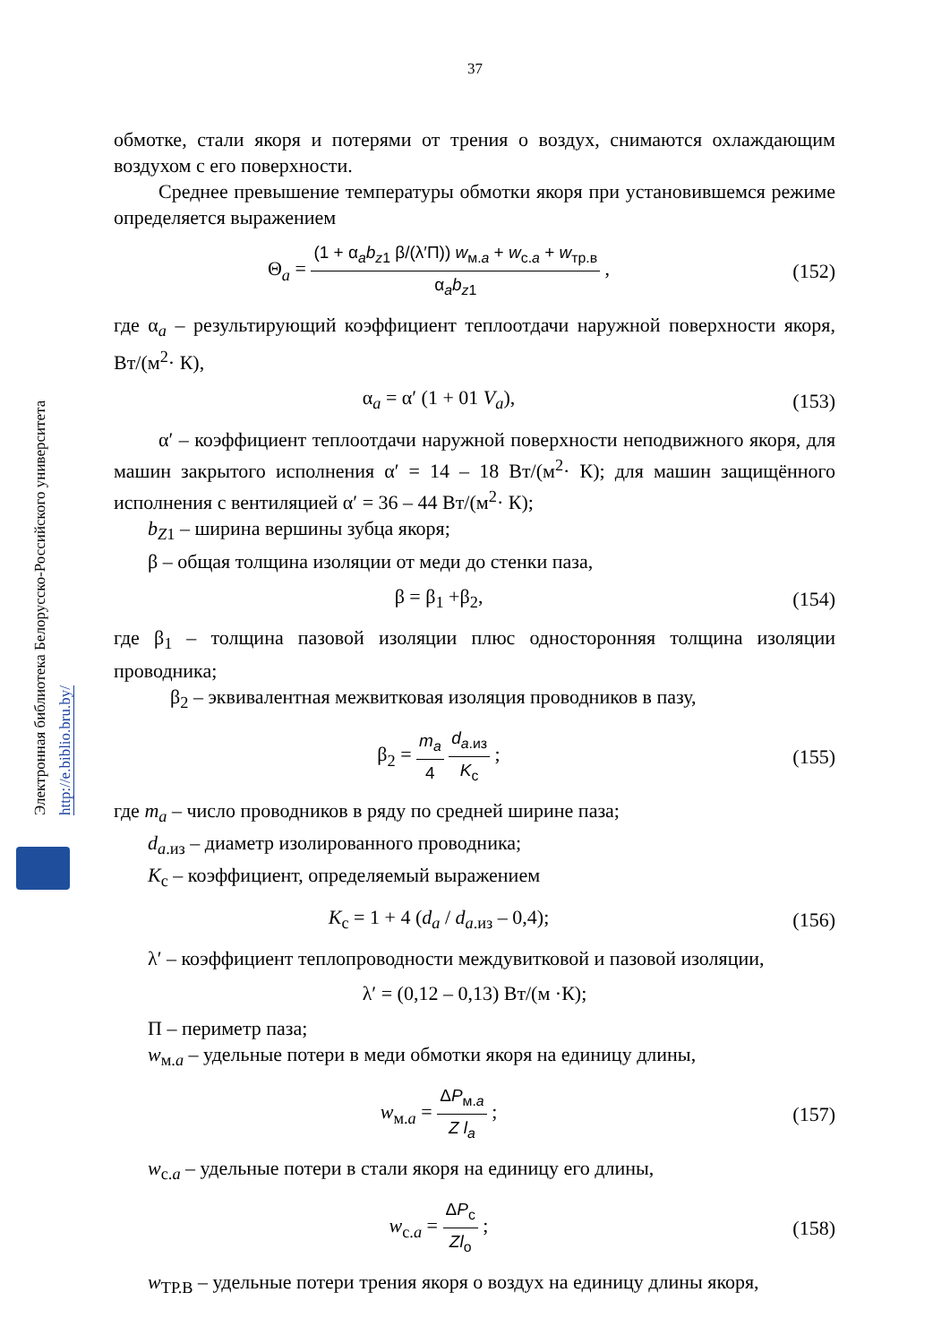Электронная библиотека Белорусско-Российского университета
http://e.biblio.bru.by/
37
обмотке, стали якоря и потерями от трения о воздух, снимаются охлаждающим воздухом с его поверхности.
Среднее превышение температуры обмотки якоря при установившемся режиме определяется выражением
Θ<sub>a</sub> = (1 + α<sub>a</sub>b<sub>z1</sub> β/(λ′П)) w<sub>м.a</sub> + w<sub>с.a</sub> + w<sub>тр.в</sub> α<sub>a</sub>b<sub>z1</sub> ,
(152)
где α<sub>a</sub> – результирующий коэффициент теплоотдачи наружной поверхности якоря, Вт/(м<sup>2</sup>· К),
α<sub>a</sub> = α′ (1 + 01 V<sub>a</sub>), (153)
α′ – коэффициент теплоотдачи наружной поверхности неподвижного якоря, для машин закрытого исполнения α′ = 14 – 18 Вт/(м<sup>2</sup>· К); для машин защищённого исполнения с вентиляцией α′ = 36 – 44 Вт/(м<sup>2</sup>· К);
b<sub>Z1</sub> – ширина вершины зубца якоря;
β – общая толщина изоляции от меди до стенки паза,
β = β<sub>1</sub> +β<sub>2</sub>, (154)
где β<sub>1</sub> – толщина пазовой изоляции плюс односторонняя толщина изоляции проводника;
β<sub>2</sub> – эквивалентная межвитковая изоляция проводников в пазу,
β<sub>2</sub> = m<sub>a</sub> 4 d<sub>a.из</sub> K<sub>с</sub> ; (155)
где m<sub>a</sub> – число проводников в ряду по средней ширине паза;
d<sub>a.из</sub> – диаметр изолированного проводника;
K<sub>с</sub> – коэффициент, определяемый выражением
K<sub>с</sub> = 1 + 4 (d<sub>a</sub> / d<sub>a.из</sub> – 0,4); (156)
λ′ – коэффициент теплопроводности междувитковой и пазовой изоляции,
λ′ = (0,12 – 0,13) Вт/(м ·К);
П – периметр паза;
w<sub>м.a</sub> – удельные потери в меди обмотки якоря на единицу длины,
w<sub>м.a</sub> = ΔP<sub>м.a</sub> Z l<sub>a</sub> ; (157)
w<sub>с.a</sub> – удельные потери в стали якоря на единицу его длины,
w<sub>с.a</sub> = ΔP<sub>с</sub> Zl<sub>о</sub> ; (158)
w<sub>ТР.В</sub> – удельные потери трения якоря о воздух на единицу длины якоря,